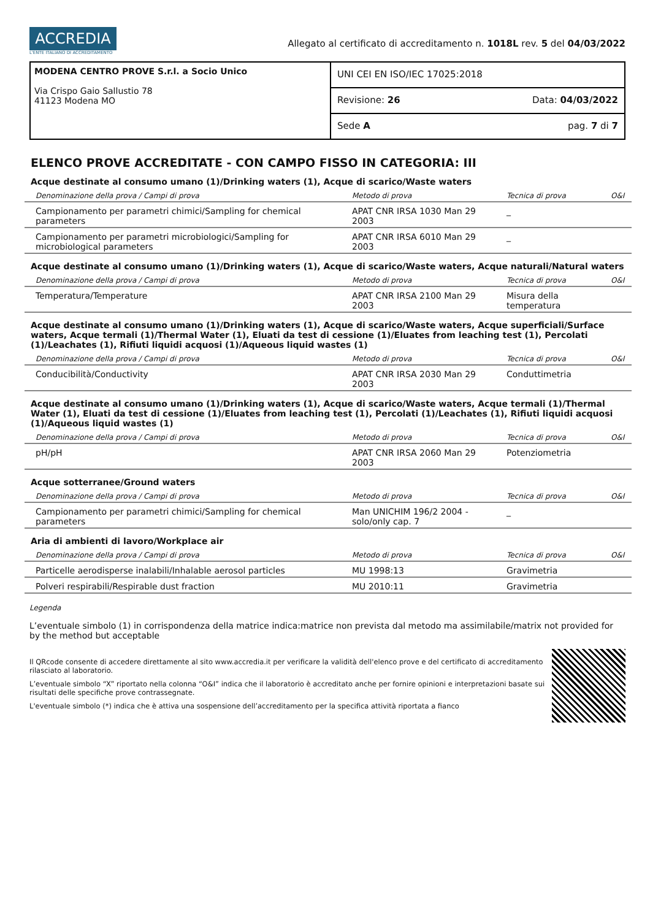ACCREDIA
L'ENTE ITALIANO DI ACCREDITAMENTO
Allegato al certificato di accreditamento n. 1018L rev. 5 del 04/03/2022
MODENA CENTRO PROVE S.r.l. a Socio Unico
Via Crispo Gaio Sallustio 78
41123 Modena MO
UNI CEI EN ISO/IEC 17025:2018
Revisione: 26 Data: 04/03/2022
Sede A pag. 7 di 7
ELENCO PROVE ACCREDITATE - CON CAMPO FISSO IN CATEGORIA: III
Acque destinate al consumo umano (1)/Drinking waters (1), Acque di scarico/Waste waters
| Denominazione della prova / Campi di prova | Metodo di prova | Tecnica di prova | O&I |
| --- | --- | --- | --- |
| Campionamento per parametri chimici/Sampling for chemical parameters | APAT CNR IRSA 1030 Man 29 2003 | _ | |
| Campionamento per parametri microbiologici/Sampling for microbiological parameters | APAT CNR IRSA 6010 Man 29 2003 | _ | |
Acque destinate al consumo umano (1)/Drinking waters (1), Acque di scarico/Waste waters, Acque naturali/Natural waters
| Denominazione della prova / Campi di prova | Metodo di prova | Tecnica di prova | O&I |
| --- | --- | --- | --- |
| Temperatura/Temperature | APAT CNR IRSA 2100 Man 29 2003 | Misura della temperatura | |
Acque destinate al consumo umano (1)/Drinking waters (1), Acque di scarico/Waste waters, Acque superficiali/Surface waters, Acque termali (1)/Thermal Water (1), Eluati da test di cessione (1)/Eluates from leaching test (1), Percolati (1)/Leachates (1), Rifiuti liquidi acquosi (1)/Aqueous liquid wastes (1)
| Denominazione della prova / Campi di prova | Metodo di prova | Tecnica di prova | O&I |
| --- | --- | --- | --- |
| Conducibilità/Conductivity | APAT CNR IRSA 2030 Man 29 2003 | Conduttimetria | |
Acque destinate al consumo umano (1)/Drinking waters (1), Acque di scarico/Waste waters, Acque termali (1)/Thermal Water (1), Eluati da test di cessione (1)/Eluates from leaching test (1), Percolati (1)/Leachates (1), Rifiuti liquidi acquosi (1)/Aqueous liquid wastes (1)
| Denominazione della prova / Campi di prova | Metodo di prova | Tecnica di prova | O&I |
| --- | --- | --- | --- |
| pH/pH | APAT CNR IRSA 2060 Man 29 2003 | Potenziometria | |
Acque sotterranee/Ground waters
| Denominazione della prova / Campi di prova | Metodo di prova | Tecnica di prova | O&I |
| --- | --- | --- | --- |
| Campionamento per parametri chimici/Sampling for chemical parameters | Man UNICHIM 196/2 2004 - solo/only cap. 7 | _ | |
Aria di ambienti di lavoro/Workplace air
| Denominazione della prova / Campi di prova | Metodo di prova | Tecnica di prova | O&I |
| --- | --- | --- | --- |
| Particelle aerodisperse inalabili/Inhalable aerosol particles | MU 1998:13 | Gravimetria | |
| Polveri respirabili/Respirable dust fraction | MU 2010:11 | Gravimetria | |
Legenda
L’eventuale simbolo (1) in corrispondenza della matrice indica:matrice non prevista dal metodo ma assimilabile/matrix not provided for by the method but acceptable
Il QRcode consente di accedere direttamente al sito www.accredia.it per verificare la validità dell'elenco prove e del certificato di accreditamento rilasciato al laboratorio.
L’eventuale simbolo “X” riportato nella colonna “O&I” indica che il laboratorio è accreditato anche per fornire opinioni e interpretazioni basate sui risultati delle specifiche prove contrassegnate.
L'eventuale simbolo (*) indica che è attiva una sospensione dell’accreditamento per la specifica attività riportata a fianco